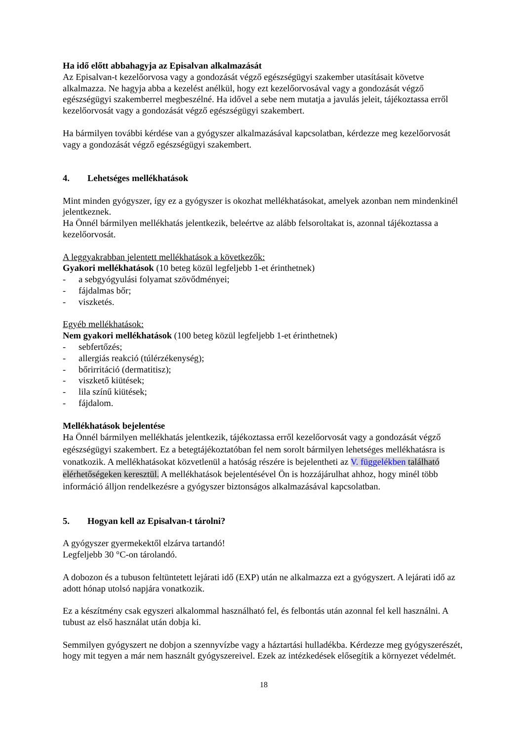Ha idő előtt abbahagyja az Episalvan alkalmazását
Az Episalvan-t kezelőorvosa vagy a gondozását végző egészségügyi szakember utasításait követve alkalmazza. Ne hagyja abba a kezelést anélkül, hogy ezt kezelőorvosával vagy a gondozását végző egészségügyi szakemberrel megbeszélné. Ha idővel a sebe nem mutatja a javulás jeleit, tájékoztassa erről kezelőorvosát vagy a gondozását végző egészségügyi szakembert.
Ha bármilyen további kérdése van a gyógyszer alkalmazásával kapcsolatban, kérdezze meg kezelőorvosát vagy a gondozását végző egészségügyi szakembert.
4. Lehetséges mellékhatások
Mint minden gyógyszer, így ez a gyógyszer is okozhat mellékhatásokat, amelyek azonban nem mindenkinél jelentkeznek.
Ha Önnél bármilyen mellékhatás jelentkezik, beleértve az alább felsoroltakat is, azonnal tájékoztassa a kezelőorvosát.
A leggyakrabban jelentett mellékhatások a következők:
Gyakori mellékhatások (10 beteg közül legfeljebb 1-et érinthetnek)
- a sebgyógyulási folyamat szövődményei;
- fájdalmas bőr;
- viszketés.
Egyéb mellékhatások:
Nem gyakori mellékhatások (100 beteg közül legfeljebb 1-et érinthetnek)
- sebfertőzés;
- allergiás reakció (túlérzékenység);
- bőrirritáció (dermatitisz);
- viszkető kiütések;
- lila színű kiütések;
- fájdalom.
Mellékhatások bejelentése
Ha Önnél bármilyen mellékhatás jelentkezik, tájékoztassa erről kezelőorvosát vagy a gondozását végző egészségügyi szakembert. Ez a betegtájékoztatóban fel nem sorolt bármilyen lehetséges mellékhatásra is vonatkozik. A mellékhatásokat közvetlenül a hatóság részére is bejelentheti az V. függelékben található elérhetőségeken keresztül. A mellékhatások bejelentésével Ön is hozzájárulhat ahhoz, hogy minél több információ álljon rendelkezésre a gyógyszer biztonságos alkalmazásával kapcsolatban.
5. Hogyan kell az Episalvan-t tárolni?
A gyógyszer gyermekektől elzárva tartandó!
Legfeljebb 30 °C-on tárolandó.
A dobozon és a tubuson feltüntetett lejárati idő (EXP) után ne alkalmazza ezt a gyógyszert. A lejárati idő az adott hónap utolsó napjára vonatkozik.
Ez a készítmény csak egyszeri alkalommal használható fel, és felbontás után azonnal fel kell használni. A tubust az első használat után dobja ki.
Semmilyen gyógyszert ne dobjon a szennyvízbe vagy a háztartási hulladékba. Kérdezze meg gyógyszerészét, hogy mit tegyen a már nem használt gyógyszereivel. Ezek az intézkedések elősegítik a környezet védelmét.
18